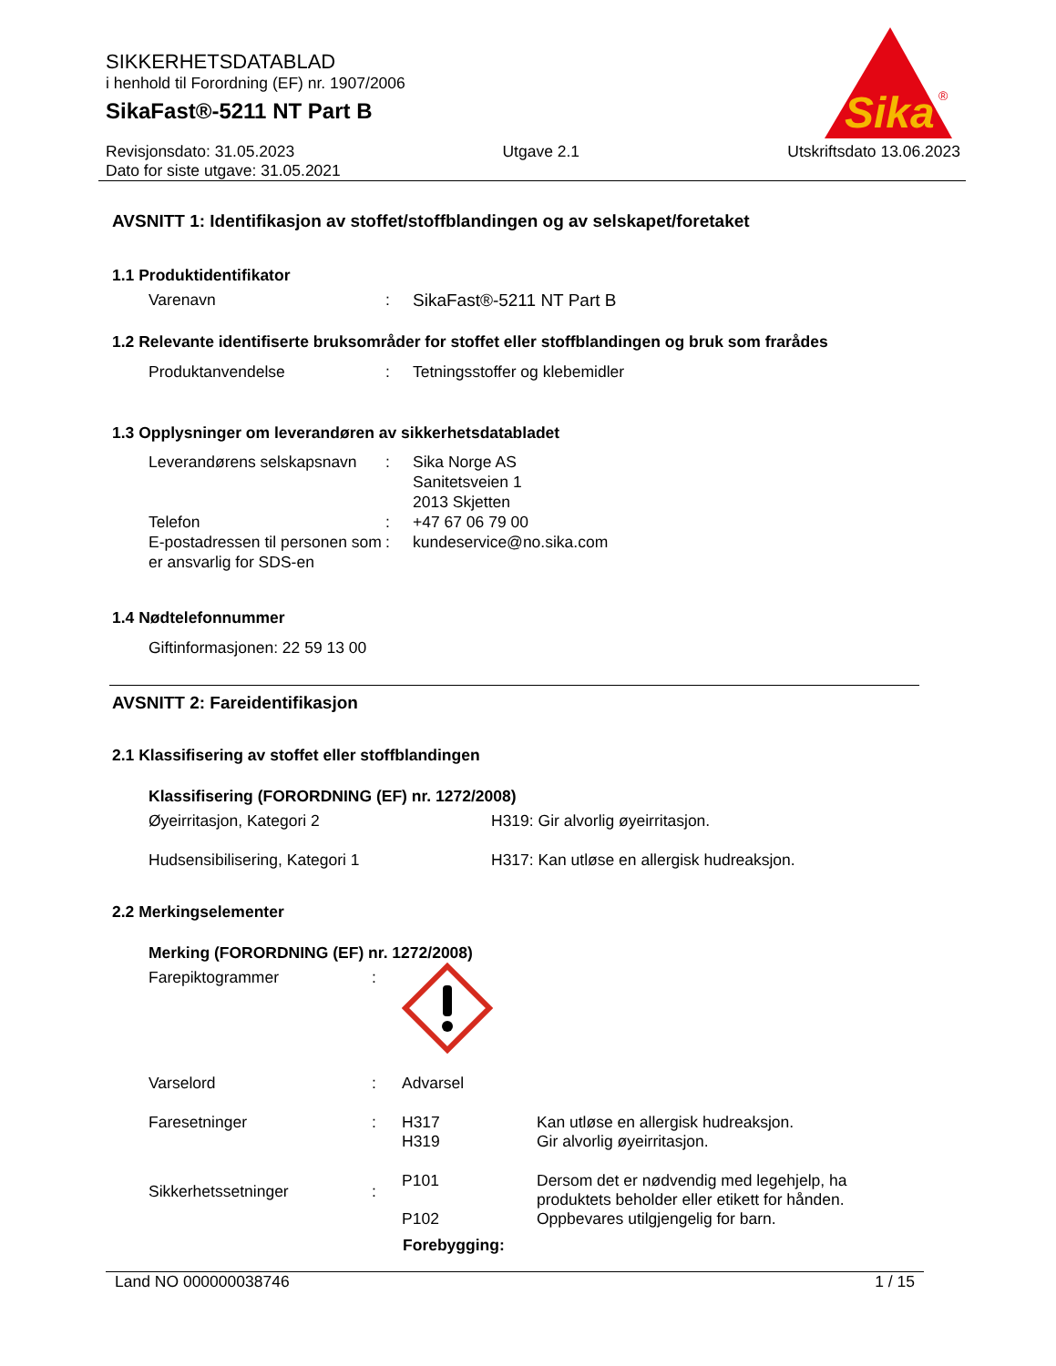SIKKERHETSDATABLAD
i henhold til Forordning (EF) nr. 1907/2006
SikaFast®-5211 NT Part B
Sika
®
Revisjonsdato: 31.05.2023 Utgave 2.1 Utskriftsdato 13.06.2023
Dato for siste utgave: 31.05.2021
AVSNITT 1: Identifikasjon av stoffet/stoffblandingen og av selskapet/foretaket
1.1 Produktidentifikator
Varenavn : SikaFast®-5211 NT Part B
1.2 Relevante identifiserte bruksområder for stoffet eller stoffblandingen og bruk som frarådes
Produktanvendelse : Tetningsstoffer og klebemidler
1.3 Opplysninger om leverandøren av sikkerhetsdatabladet
Leverandørens selskapsnavn
: Sika Norge AS
Sanitetsveien 1
2013 Skjetten
Telefon : +47 67 06 79 00
E-postadressen til personen som er ansvarlig for SDS-en
: kundeservice@no.sika.com
1.4 Nødtelefonnummer
Giftinformasjonen: 22 59 13 00
AVSNITT 2: Fareidentifikasjon
2.1 Klassifisering av stoffet eller stoffblandingen
Klassifisering (FORORDNING (EF) nr. 1272/2008)
Øyeirritasjon, Kategori 2 H319: Gir alvorlig øyeirritasjon.
Hudsensibilisering, Kategori 1 H317: Kan utløse en allergisk hudreaksjon.
2.2 Merkingselementer
Merking (FORORDNING (EF) nr. 1272/2008)
Farepiktogrammer :
Varselord : Advarsel
Faresetninger : H317
H319
Kan utløse en allergisk hudreaksjon.
Gir alvorlig øyeirritasjon.
Sikkerhetssetninger :
P101
P102
Dersom det er nødvendig med legehjelp, ha produktets beholder eller etikett for hånden.
Oppbevares utilgjengelig for barn.
Forebygging:
Land NO 000000038746 1 / 15